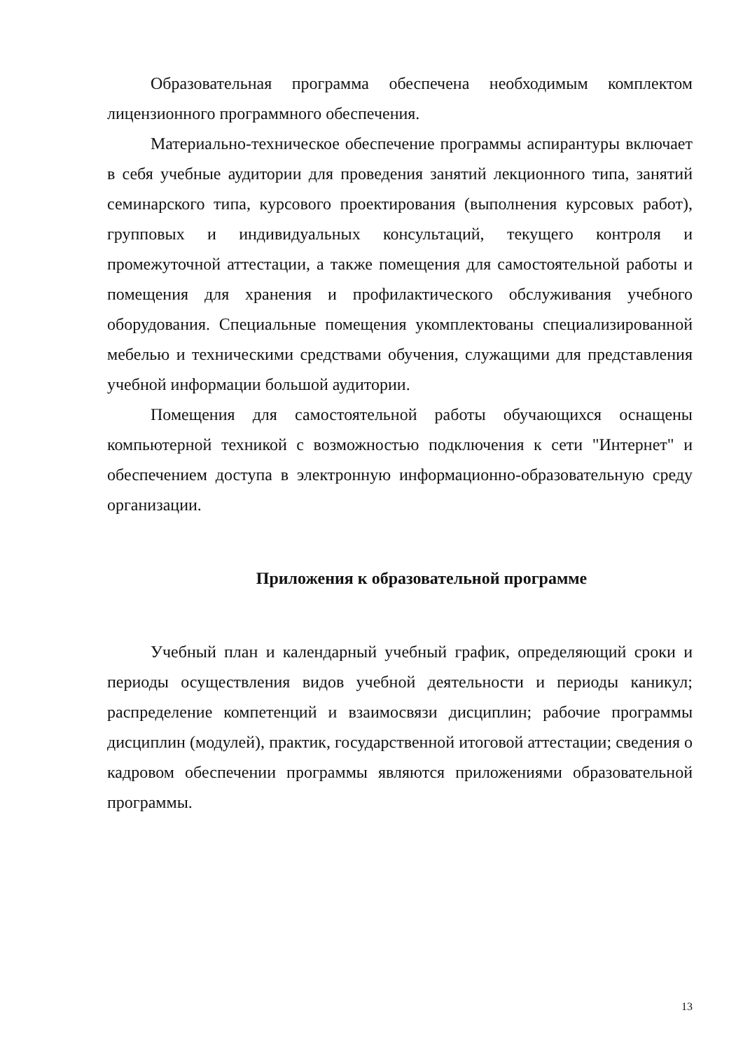Образовательная программа обеспечена необходимым комплектом лицензионного программного обеспечения.
Материально-техническое обеспечение программы аспирантуры включает в себя учебные аудитории для проведения занятий лекционного типа, занятий семинарского типа, курсового проектирования (выполнения курсовых работ), групповых и индивидуальных консультаций, текущего контроля и промежуточной аттестации, а также помещения для самостоятельной работы и помещения для хранения и профилактического обслуживания учебного оборудования. Специальные помещения укомплектованы специализированной мебелью и техническими средствами обучения, служащими для представления учебной информации большой аудитории.
Помещения для самостоятельной работы обучающихся оснащены компьютерной техникой с возможностью подключения к сети "Интернет" и обеспечением доступа в электронную информационно-образовательную среду организации.
Приложения к образовательной программе
Учебный план и календарный учебный график, определяющий сроки и периоды осуществления видов учебной деятельности и периоды каникул; распределение компетенций и взаимосвязи дисциплин; рабочие программы дисциплин (модулей), практик, государственной итоговой аттестации; сведения о кадровом обеспечении программы являются приложениями образовательной программы.
13